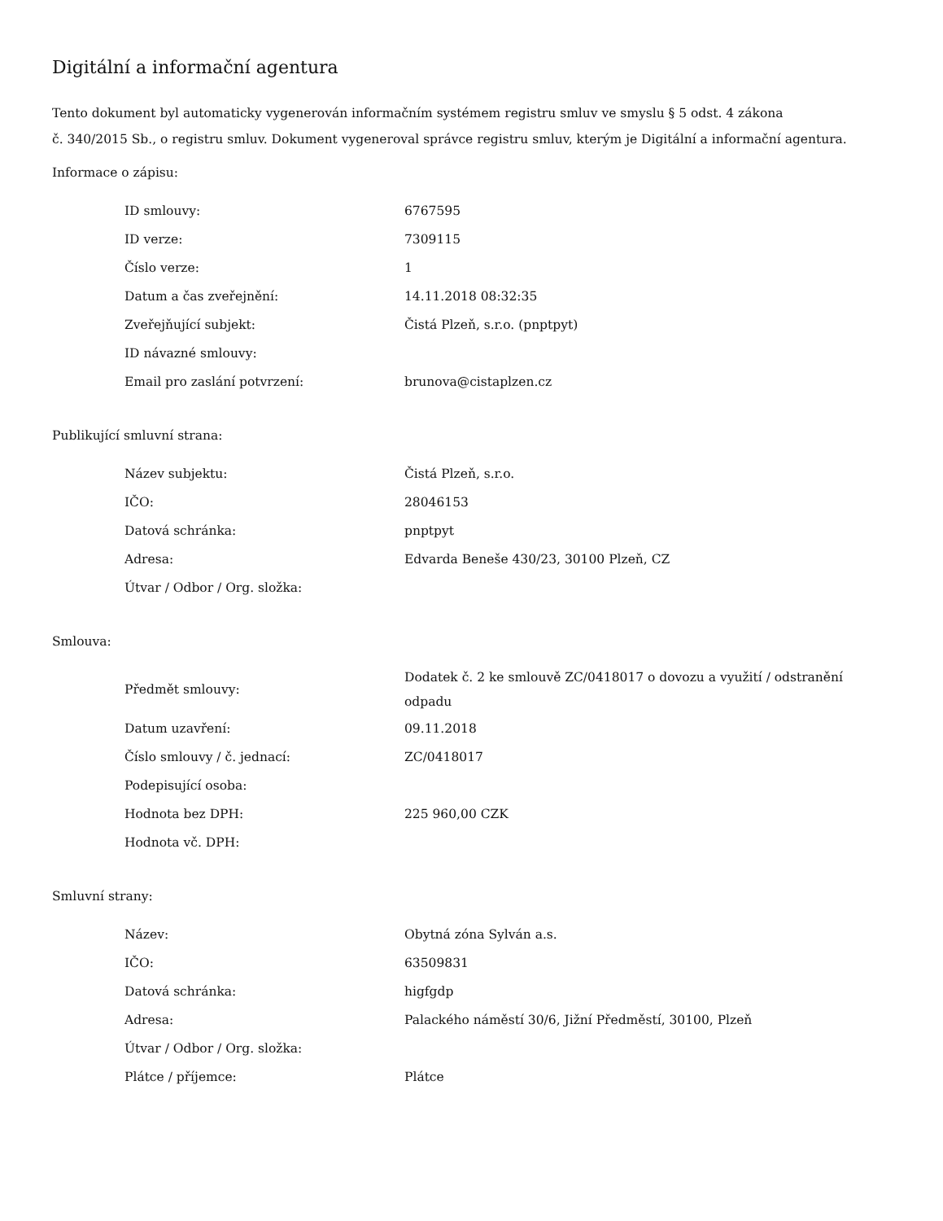Digitální a informační agentura
Tento dokument byl automaticky vygenerován informačním systémem registru smluv ve smyslu § 5 odst. 4 zákona
č. 340/2015 Sb., o registru smluv. Dokument vygeneroval správce registru smluv, kterým je Digitální a informační agentura.
Informace o zápisu:
| ID smlouvy: | 6767595 |
| ID verze: | 7309115 |
| Číslo verze: | 1 |
| Datum a čas zveřejnění: | 14.11.2018 08:32:35 |
| Zveřejňující subjekt: | Čistá Plzeň, s.r.o. (pnptpyt) |
| ID návazné smlouvy: | |
| Email pro zaslání potvrzení: | brunova@cistaplzen.cz |
Publikující smluvní strana:
| Název subjektu: | Čistá Plzeň, s.r.o. |
| IČO: | 28046153 |
| Datová schránka: | pnptpyt |
| Adresa: | Edvarda Beneše 430/23, 30100 Plzeň, CZ |
| Útvar / Odbor / Org. složka: | |
Smlouva:
| Předmět smlouvy: | Dodatek č. 2 ke smlouvě ZC/0418017 o dovozu a využití / odstranění odpadu |
| Datum uzavření: | 09.11.2018 |
| Číslo smlouvy / č. jednací: | ZC/0418017 |
| Podepisující osoba: | |
| Hodnota bez DPH: | 225 960,00 CZK |
| Hodnota vč. DPH: | |
Smluvní strany:
| Název: | Obytná zóna Sylván a.s. |
| IČO: | 63509831 |
| Datová schránka: | higfgdp |
| Adresa: | Palackého náměstí 30/6, Jižní Předměstí, 30100, Plzeň |
| Útvar / Odbor / Org. složka: | |
| Plátce / příjemce: | Plátce |